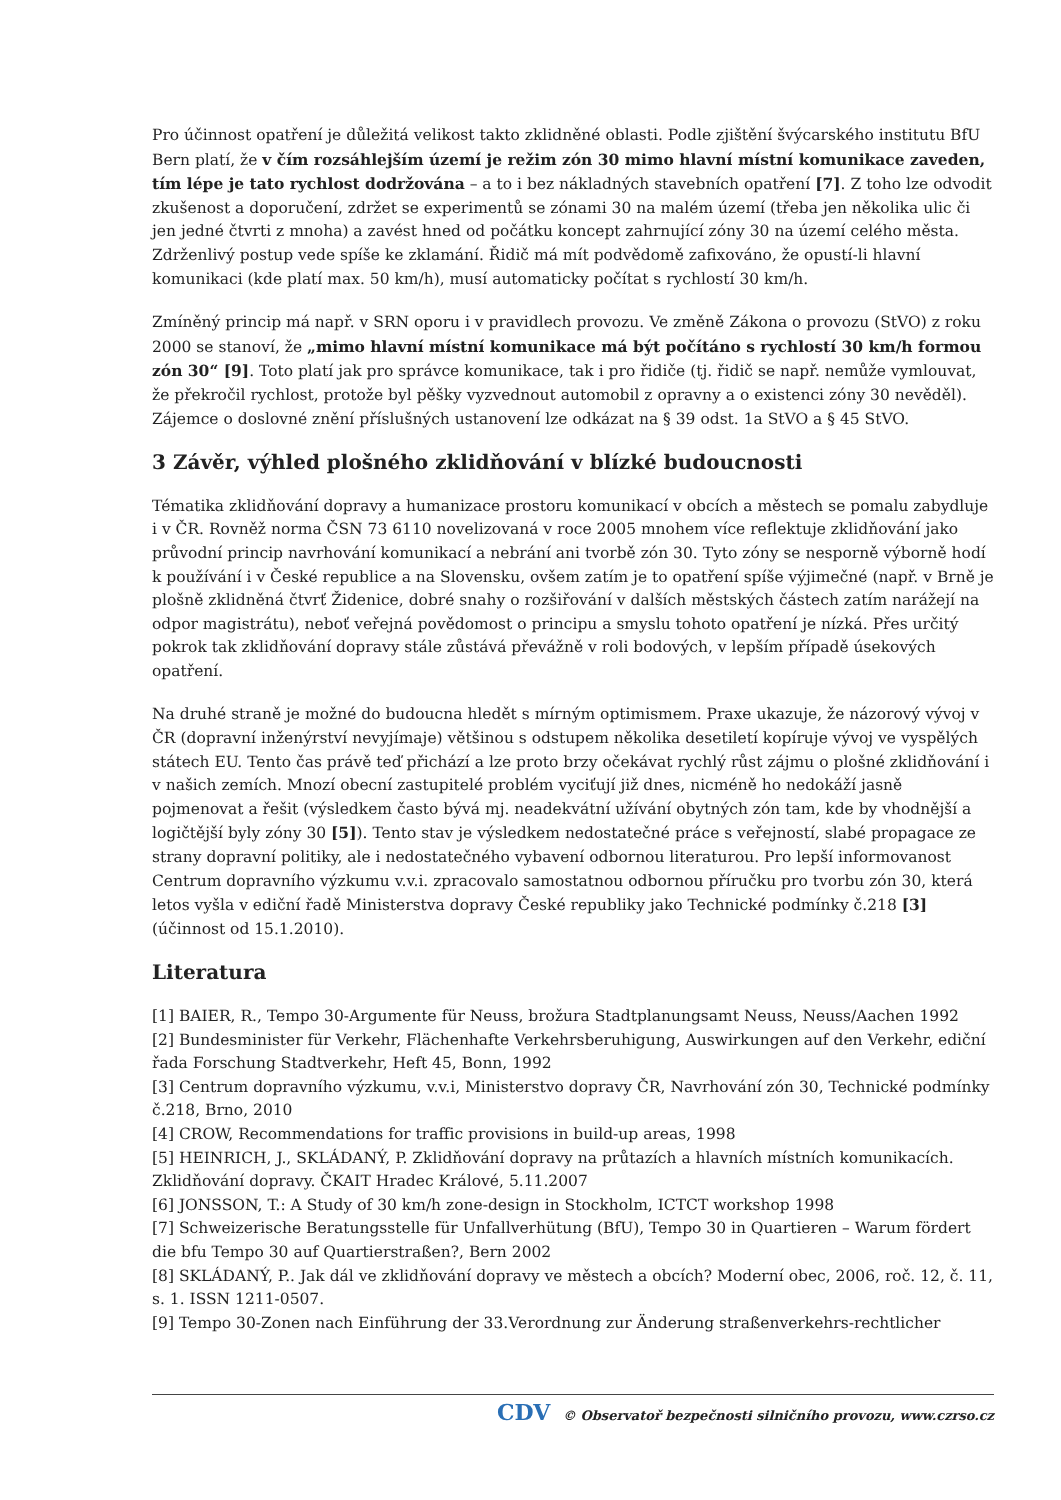Pro účinnost opatření je důležitá velikost takto zklidněné oblasti. Podle zjištění švýcarského institutu BfU Bern platí, že v čím rozsáhlejším území je režim zón 30 mimo hlavní místní komunikace zaveden, tím lépe je tato rychlost dodržována – a to i bez nákladných stavebních opatření [7]. Z toho lze odvodit zkušenost a doporučení, zdržet se experimentů se zónami 30 na malém území (třeba jen několika ulic či jen jedné čtvrti z mnoha) a zavést hned od počátku koncept zahrnující zóny 30 na území celého města. Zdrženlivý postup vede spíše ke zklamání. Řidič má mít podvědomě zafixováno, že opustí-li hlavní komunikaci (kde platí max. 50 km/h), musí automaticky počítat s rychlostí 30 km/h.
Zmíněný princip má např. v SRN oporu i v pravidlech provozu. Ve změně Zákona o provozu (StVO) z roku 2000 se stanoví, že „mimo hlavní místní komunikace má být počítáno s rychlostí 30 km/h formou zón 30“ [9]. Toto platí jak pro správce komunikace, tak i pro řidiče (tj. řidič se např. nemůže vymlouvat, že překročil rychlost, protože byl pěšky vyzvednout automobil z opravny a o existenci zóny 30 nevěděl). Zájemce o doslovné znění příslušných ustanovení lze odkázat na § 39 odst. 1a StVO a § 45 StVO.
3 Závěr, výhled plošného zklidňování v blízké budoucnosti
Tématika zklidňování dopravy a humanizace prostoru komunikací v obcích a městech se pomalu zabydluje i v ČR. Rovněž norma ČSN 73 6110 novelizovaná v roce 2005 mnohem více reflektuje zklidňování jako průvodní princip navrhování komunikací a nebrání ani tvorbě zón 30. Tyto zóny se nesporně výborně hodí k používání i v České republice a na Slovensku, ovšem zatím je to opatření spíše výjimečné (např. v Brně je plošně zklidněná čtvrť Židenice, dobré snahy o rozšiřování v dalších městských částech zatím narážejí na odpor magistrátu), neboť veřejná povědomost o principu a smyslu tohoto opatření je nízká. Přes určitý pokrok tak zklidňování dopravy stále zůstává převážně v roli bodových, v lepším případě úsekových opatření.
Na druhé straně je možné do budoucna hledět s mírným optimismem. Praxe ukazuje, že názorový vývoj v ČR (dopravní inženýrství nevyjímaje) většinou s odstupem několika desetiletí kopíruje vývoj ve vyspělých státech EU. Tento čas právě teď přichází a lze proto brzy očekávat rychlý růst zájmu o plošné zklidňování i v našich zemích. Mnozí obecní zastupitelé problém vyciťují již dnes, nicméně ho nedokáží jasně pojmenovat a řešit (výsledkem často bývá mj. neadekvátní užívání obytných zón tam, kde by vhodnější a logičtější byly zóny 30 [5]). Tento stav je výsledkem nedostatečné práce s veřejností, slabé propagace ze strany dopravní politiky, ale i nedostatečného vybavení odbornou literaturou. Pro lepší informovanost Centrum dopravního výzkumu v.v.i. zpracovalo samostatnou odbornou příručku pro tvorbu zón 30, která letos vyšla v ediční řadě Ministerstva dopravy České republiky jako Technické podmínky č.218 [3] (účinnost od 15.1.2010).
Literatura
[1] BAIER, R., Tempo 30-Argumente für Neuss, brožura Stadtplanungsamt Neuss, Neuss/Aachen 1992
[2] Bundesminister für Verkehr, Flächenhafte Verkehrsberuhigung, Auswirkungen auf den Verkehr, ediční řada Forschung Stadtverkehr, Heft 45, Bonn, 1992
[3] Centrum dopravního výzkumu, v.v.i, Ministerstvo dopravy ČR, Navrhování zón 30, Technické podmínky č.218, Brno, 2010
[4] CROW, Recommendations for traffic provisions in build-up areas, 1998
[5] HEINRICH, J., SKLÁDANÝ, P. Zklidňování dopravy na průtazích a hlavních místních komunikacích. Zklidňování dopravy. ČKAIT Hradec Králové, 5.11.2007
[6] JONSSON, T.: A Study of 30 km/h zone-design in Stockholm, ICTCT workshop 1998
[7] Schweizerische Beratungsstelle für Unfallverhütung (BfU), Tempo 30 in Quartieren – Warum fördert die bfu Tempo 30 auf Quartierstraßen?, Bern 2002
[8] SKLÁDANÝ, P.. Jak dál ve zklidňování dopravy ve městech a obcích? Moderní obec, 2006, roč. 12, č. 11, s. 1. ISSN 1211-0507.
[9] Tempo 30-Zonen nach Einführung der 33.Verordnung zur Änderung straßenverkehrs-rechtlicher
CDV © Observatoř bezpečnosti silničního provozu, www.czrso.cz